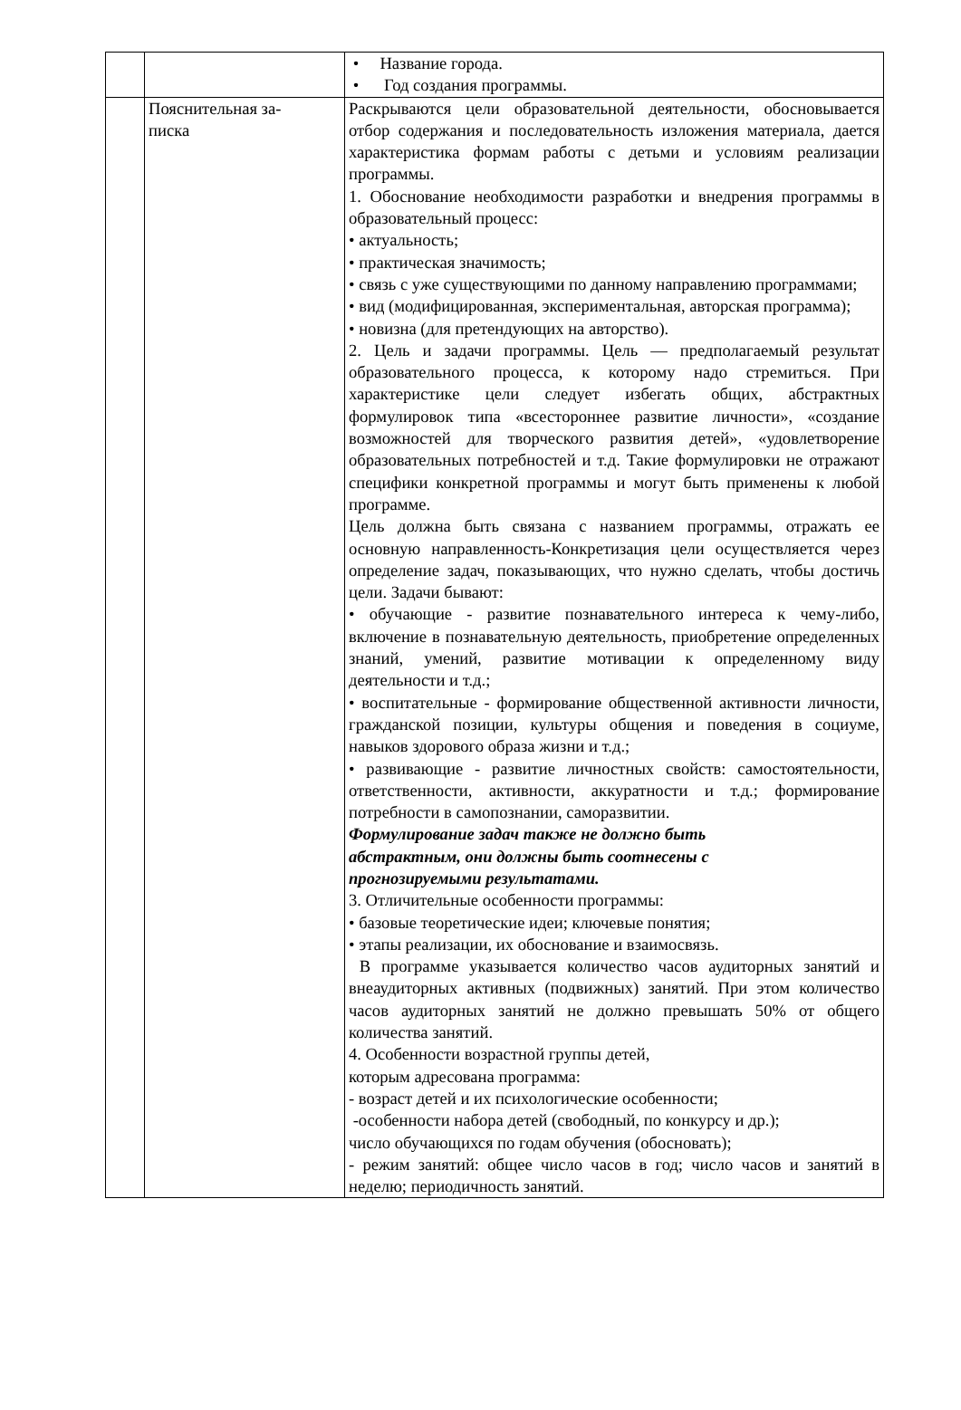| | | • Название города. • Год создания программы. |
| | Пояснительная за- писка | Раскрываются цели образовательной деятельности, обосновывается отбор содержания и последовательность изложения материала, дается характеристика формам работы с детьми и условиям реализации программы. 1. Обоснование необходимости разработки и внедрения программы в образовательный процесс: • актуальность; • практическая значимость; • связь с уже существующими по данному направлению программами; • вид (модифицированная, экспериментальная, авторская программа); • новизна (для претендующих на авторство). 2. Цель и задачи программы. Цель — предполагаемый результат образовательного процесса, к которому надо стремиться. При характеристике цели следует избегать общих, абстрактных формулировок типа «всестороннее развитие личности», «создание возможностей для творческого развития детей», «удовлетворение образовательных потребностей и т.д. Такие формулировки не отражают специфики конкретной программы и могут быть применены к любой программе. Цель должна быть связана с названием программы, отражать ее основную направленность-Конкретизация цели осуществляется через определение задач, показывающих, что нужно сделать, чтобы достичь цели. Задачи бывают: • обучающие - развитие познавательного интереса к чему-либо, включение в познавательную деятельность, приобретение определенных знаний, умений, развитие мотивации к определенному виду деятельности и т.д.; • воспитательные - формирование общественной активности личности, гражданской позиции, культуры общения и поведения в социуме, навыков здорового образа жизни и т.д.; • развивающие - развитие личностных свойств: самостоятельности, ответственности, активности, аккуратности и т.д.; формирование потребности в самопознании, саморазвитии. Формулирование задач также не должно быть абстрактным, они должны быть соотнесены с прогнозируемыми результатами. 3. Отличительные особенности программы: • базовые теоретические идеи; ключевые понятия; • этапы реализации, их обоснование и взаимосвязь. В программе указывается количество часов аудиторных занятий и внеаудиторных активных (подвижных) занятий. При этом количество часов аудиторных занятий не должно превышать 50% от общего количества занятий. 4. Особенности возрастной группы детей, которым адресована программа: - возраст детей и их психологические особенности; -особенности набора детей (свободный, по конкурсу и др.); число обучающихся по годам обучения (обосновать); - режим занятий: общее число часов в год; число часов и занятий в неделю; периодичность занятий. |